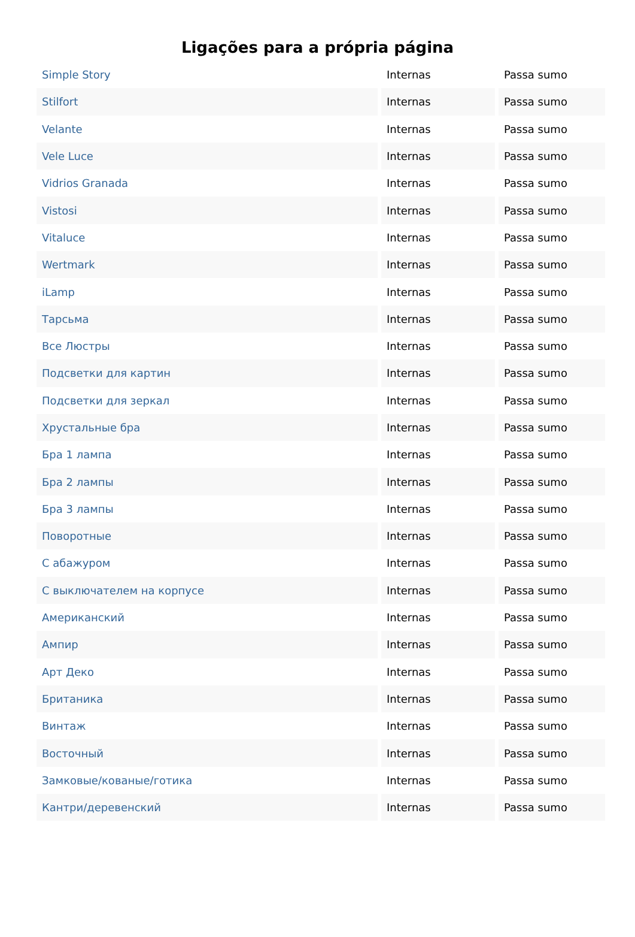Ligações para a própria página
| Simple Story | Internas | Passa sumo |
| Stilfort | Internas | Passa sumo |
| Velante | Internas | Passa sumo |
| Vele Luce | Internas | Passa sumo |
| Vidrios Granada | Internas | Passa sumo |
| Vistosi | Internas | Passa sumo |
| Vitaluce | Internas | Passa sumo |
| Wertmark | Internas | Passa sumo |
| iLamp | Internas | Passa sumo |
| Тарсьма | Internas | Passa sumo |
| Все Люстры | Internas | Passa sumo |
| Подсветки для картин | Internas | Passa sumo |
| Подсветки для зеркал | Internas | Passa sumo |
| Хрустальные бра | Internas | Passa sumo |
| Бра 1 лампа | Internas | Passa sumo |
| Бра 2 лампы | Internas | Passa sumo |
| Бра 3 лампы | Internas | Passa sumo |
| Поворотные | Internas | Passa sumo |
| С абажуром | Internas | Passa sumo |
| С выключателем на корпусе | Internas | Passa sumo |
| Американский | Internas | Passa sumo |
| Ампир | Internas | Passa sumo |
| Арт Деко | Internas | Passa sumo |
| Британика | Internas | Passa sumo |
| Винтаж | Internas | Passa sumo |
| Восточный | Internas | Passa sumo |
| Замковые/кованые/готика | Internas | Passa sumo |
| Кантри/деревенский | Internas | Passa sumo |